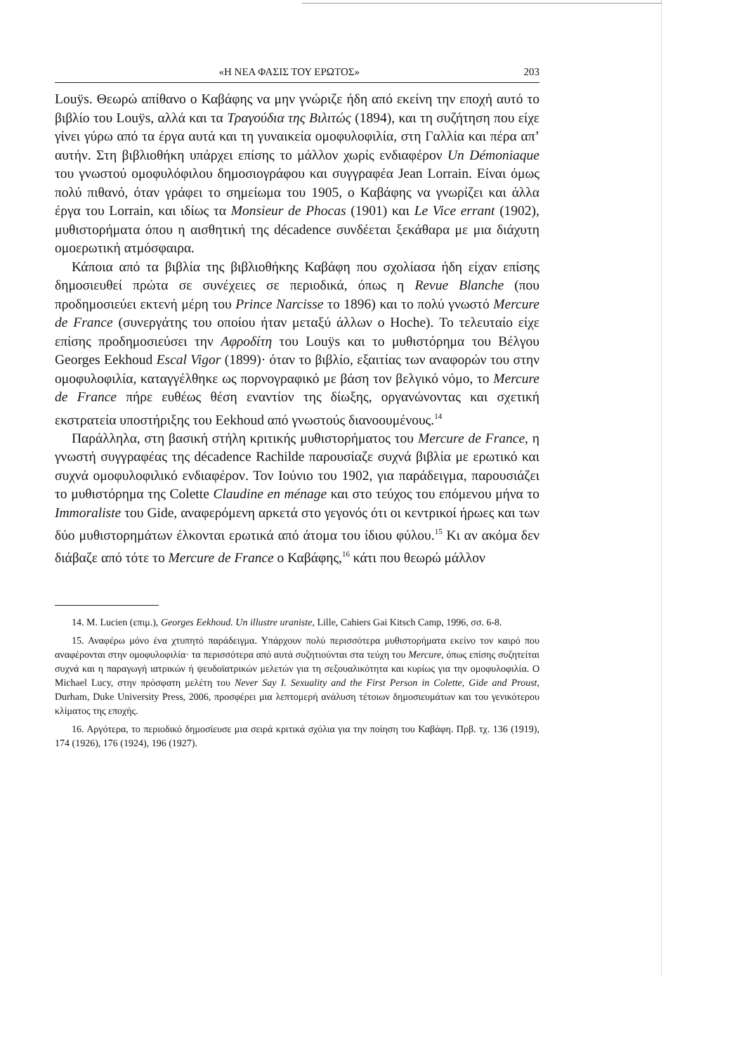«Η ΝΕΑ ΦΑΣΙΣ ΤΟΥ ΕΡΩΤΟΣ» 203
Louÿs. Θεωρώ απίθανο ο Καβάφης να μην γνώριζε ήδη από εκείνη την εποχή αυτό το βιβλίο του Louÿs, αλλά και τα Τραγούδια της Βιλιτώς (1894), και τη συζήτηση που είχε γίνει γύρω από τα έργα αυτά και τη γυναικεία ομοφυλοφιλία, στη Γαλλία και πέρα απ’ αυτήν. Στη βιβλιοθήκη υπάρχει επίσης το μάλλον χωρίς ενδιαφέρον Un Démoniaque του γνωστού ομοφυλόφιλου δημοσιογράφου και συγγραφέα Jean Lorrain. Είναι όμως πολύ πιθανό, όταν γράφει το σημείωμα του 1905, ο Καβάφης να γνωρίζει και άλλα έργα του Lorrain, και ιδίως τα Monsieur de Phocas (1901) και Le Vice errant (1902), μυθιστορήματα όπου η αισθητική της décadence συνδέεται ξεκάθαρα με μια διάχυτη ομοερωτική ατμόσφαιρα.
Κάποια από τα βιβλία της βιβλιοθήκης Καβάφη που σχολίασα ήδη είχαν επίσης δημοσιευθεί πρώτα σε συνέχειες σε περιοδικά, όπως η Revue Blanche (που προδημοσιεύει εκτενή μέρη του Prince Narcisse το 1896) και το πολύ γνωστό Mercure de France (συνεργάτης του οποίου ήταν μεταξύ άλλων ο Hoche). Το τελευταίο είχε επίσης προδημοσιεύσει την Αφροδίτη του Louÿs και το μυθιστόρημα του Βέλγου Georges Eekhoud Escal Vigor (1899)· όταν το βιβλίο, εξαιτίας των αναφορών του στην ομοφυλοφιλία, καταγγέλθηκε ως πορνογραφικό με βάση τον βελγικό νόμο, το Mercure de France πήρε ευθέως θέση εναντίον της δίωξης, οργανώνοντας και σχετική εκστρατεία υποστήριξης του Eekhoud από γνωστούς διανοουμένους.<sup>14</sup>
Παράλληλα, στη βασική στήλη κριτικής μυθιστορήματος του Mercure de France, η γνωστή συγγραφέας της décadence Rachilde παρουσίαζε συχνά βιβλία με ερωτικό και συχνά ομοφυλοφιλικό ενδιαφέρον. Τον Ιούνιο του 1902, για παράδειγμα, παρουσιάζει το μυθιστόρημα της Colette Claudine en ménage και στο τεύχος του επόμενου μήνα το Immoraliste του Gide, αναφερόμενη αρκετά στο γεγονός ότι οι κεντρικοί ήρωες και των δύο μυθιστορημάτων έλκονται ερωτικά από άτομα του ίδιου φύλου.<sup>15</sup> Κι αν ακόμα δεν διάβαζε από τότε το Mercure de France ο Καβάφης,<sup>16</sup> κάτι που θεωρώ μάλλον
14. M. Lucien (επιμ.), Georges Eekhoud. Un illustre uraniste, Lille, Cahiers Gai Kitsch Camp, 1996, σσ. 6-8.
15. Αναφέρω μόνο ένα χτυπητό παράδειγμα. Υπάρχουν πολύ περισσότερα μυθιστορήματα εκείνο τον καιρό που αναφέρονται στην ομοφυλοφιλία· τα περισσότερα από αυτά συζητιούνται στα τεύχη του Mercure, όπως επίσης συζητείται συχνά και η παραγωγή ιατρικών ή ψευδοϊατρικών μελετών για τη σεξουαλικότητα και κυρίως για την ομοφυλοφιλία. Ο Michael Lucy, στην πρόσφατη μελέτη του Never Say I. Sexuality and the First Person in Colette, Gide and Proust, Durham, Duke University Press, 2006, προσφέρει μια λεπτομερή ανάλυση τέτοιων δημοσιευμάτων και του γενικότερου κλίματος της εποχής.
16. Αργότερα, το περιοδικό δημοσίευσε μια σειρά κριτικά σχόλια για την ποίηση του Καβάφη. Πρβ. τχ. 136 (1919), 174 (1926), 176 (1924), 196 (1927).